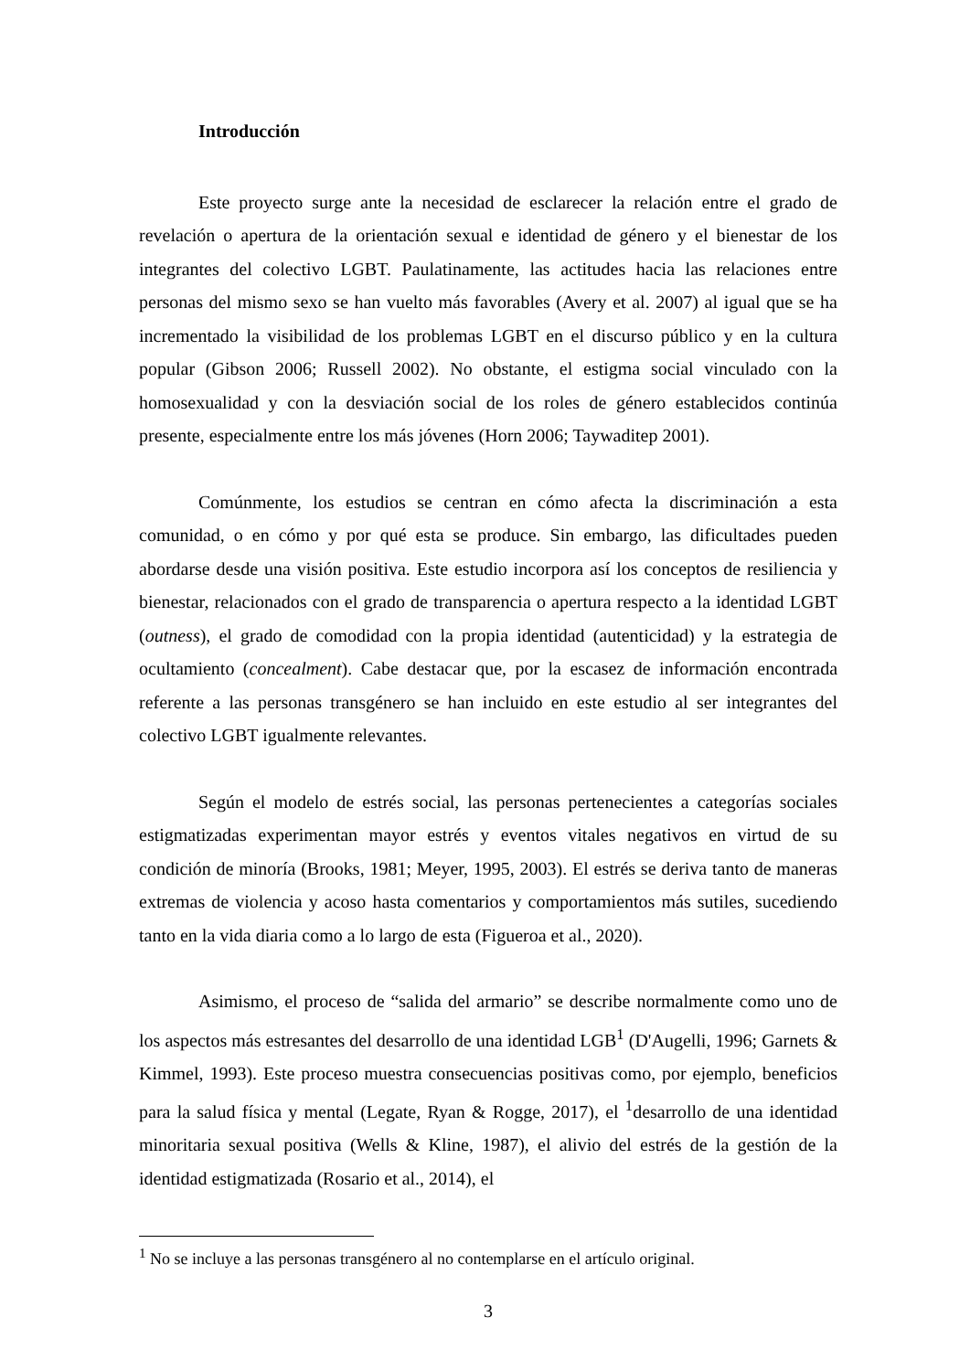Introducción
Este proyecto surge ante la necesidad de esclarecer la relación entre el grado de revelación o apertura de la orientación sexual e identidad de género y el bienestar de los integrantes del colectivo LGBT. Paulatinamente, las actitudes hacia las relaciones entre personas del mismo sexo se han vuelto más favorables (Avery et al. 2007) al igual que se ha incrementado la visibilidad de los problemas LGBT en el discurso público y en la cultura popular (Gibson 2006; Russell 2002). No obstante, el estigma social vinculado con la homosexualidad y con la desviación social de los roles de género establecidos continúa presente, especialmente entre los más jóvenes (Horn 2006; Taywaditep 2001).
Comúnmente, los estudios se centran en cómo afecta la discriminación a esta comunidad, o en cómo y por qué esta se produce. Sin embargo, las dificultades pueden abordarse desde una visión positiva. Este estudio incorpora así los conceptos de resiliencia y bienestar, relacionados con el grado de transparencia o apertura respecto a la identidad LGBT (outness), el grado de comodidad con la propia identidad (autenticidad) y la estrategia de ocultamiento (concealment). Cabe destacar que, por la escasez de información encontrada referente a las personas transgénero se han incluido en este estudio al ser integrantes del colectivo LGBT igualmente relevantes.
Según el modelo de estrés social, las personas pertenecientes a categorías sociales estigmatizadas experimentan mayor estrés y eventos vitales negativos en virtud de su condición de minoría (Brooks, 1981; Meyer, 1995, 2003). El estrés se deriva tanto de maneras extremas de violencia y acoso hasta comentarios y comportamientos más sutiles, sucediendo tanto en la vida diaria como a lo largo de esta (Figueroa et al., 2020).
Asimismo, el proceso de “salida del armario” se describe normalmente como uno de los aspectos más estresantes del desarrollo de una identidad LGB<sup>1</sup> (D'Augelli, 1996; Garnets & Kimmel, 1993). Este proceso muestra consecuencias positivas como, por ejemplo, beneficios para la salud física y mental (Legate, Ryan & Rogge, 2017), el <sup>1</sup>desarrollo de una identidad minoritaria sexual positiva (Wells & Kline, 1987), el alivio del estrés de la gestión de la identidad estigmatizada (Rosario et al., 2014), el
<sup>1</sup> No se incluye a las personas transgénero al no contemplarse en el artículo original.
3